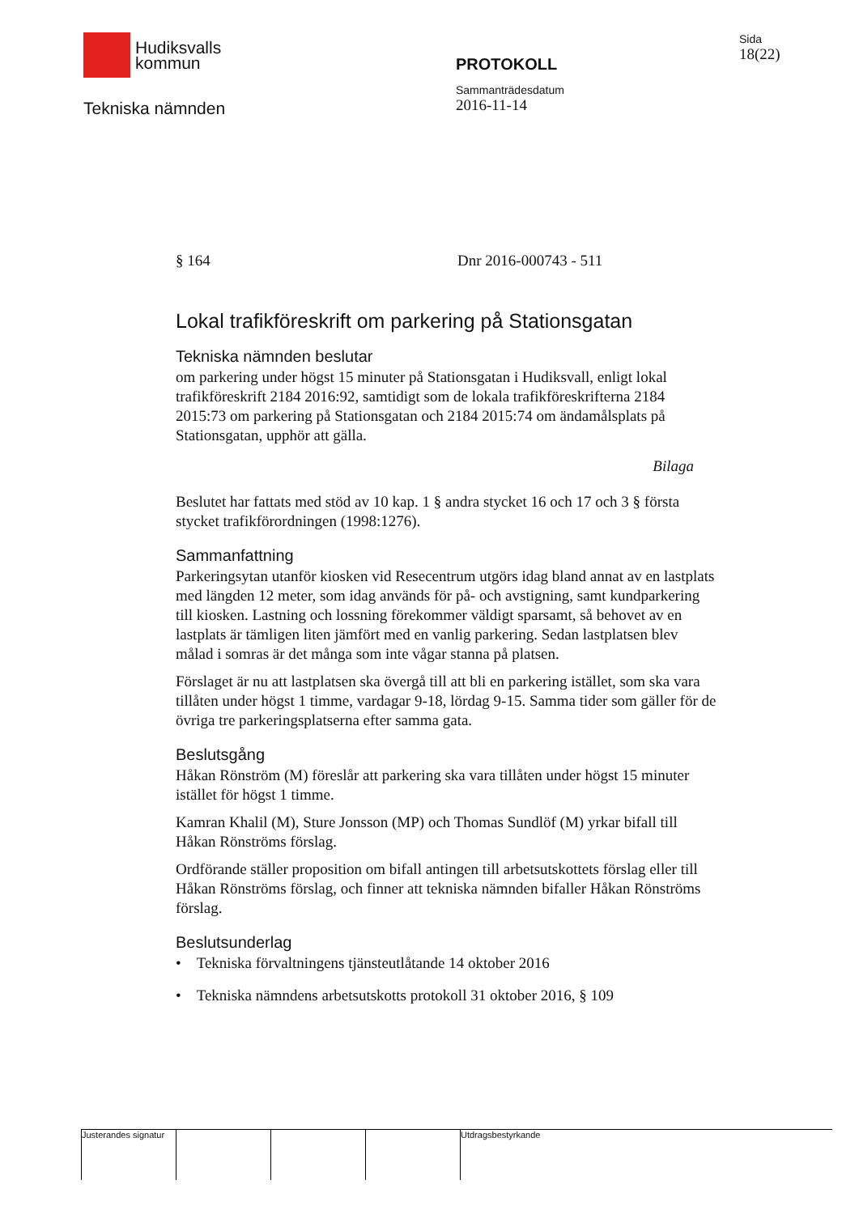Hudiksvalls
kommun
Tekniska nämnden
PROTOKOLL
Sammanträdesdatum
2016-11-14
Sida
18(22)
§ 164 Dnr 2016-000743 - 511
Lokal trafikföreskrift om parkering på Stationsgatan
Tekniska nämnden beslutar
om parkering under högst 15 minuter på Stationsgatan i Hudiksvall, enligt lokal trafikföreskrift 2184 2016:92, samtidigt som de lokala trafikföreskrifterna 2184 2015:73 om parkering på Stationsgatan och 2184 2015:74 om ändamålsplats på Stationsgatan, upphör att gälla.
Bilaga
Beslutet har fattats med stöd av 10 kap. 1 § andra stycket 16 och 17 och 3 § första stycket trafikförordningen (1998:1276).
Sammanfattning
Parkeringsytan utanför kiosken vid Resecentrum utgörs idag bland annat av en lastplats med längden 12 meter, som idag används för på- och avstigning, samt kundparkering till kiosken. Lastning och lossning förekommer väldigt sparsamt, så behovet av en lastplats är tämligen liten jämfört med en vanlig parkering. Sedan lastplatsen blev målad i somras är det många som inte vågar stanna på platsen.
Förslaget är nu att lastplatsen ska övergå till att bli en parkering istället, som ska vara tillåten under högst 1 timme, vardagar 9-18, lördag 9-15. Samma tider som gäller för de övriga tre parkeringsplatserna efter samma gata.
Beslutsgång
Håkan Rönström (M) föreslår att parkering ska vara tillåten under högst 15 minuter istället för högst 1 timme.
Kamran Khalil (M), Sture Jonsson (MP) och Thomas Sundlöf (M) yrkar bifall till Håkan Rönströms förslag.
Ordförande ställer proposition om bifall antingen till arbetsutskottets förslag eller till Håkan Rönströms förslag, och finner att tekniska nämnden bifaller Håkan Rönströms förslag.
Beslutsunderlag
• Tekniska förvaltningens tjänsteutlåtande 14 oktober 2016
• Tekniska nämndens arbetsutskotts protokoll 31 oktober 2016, § 109
Justerandes signatur
Utdragsbestyrkande